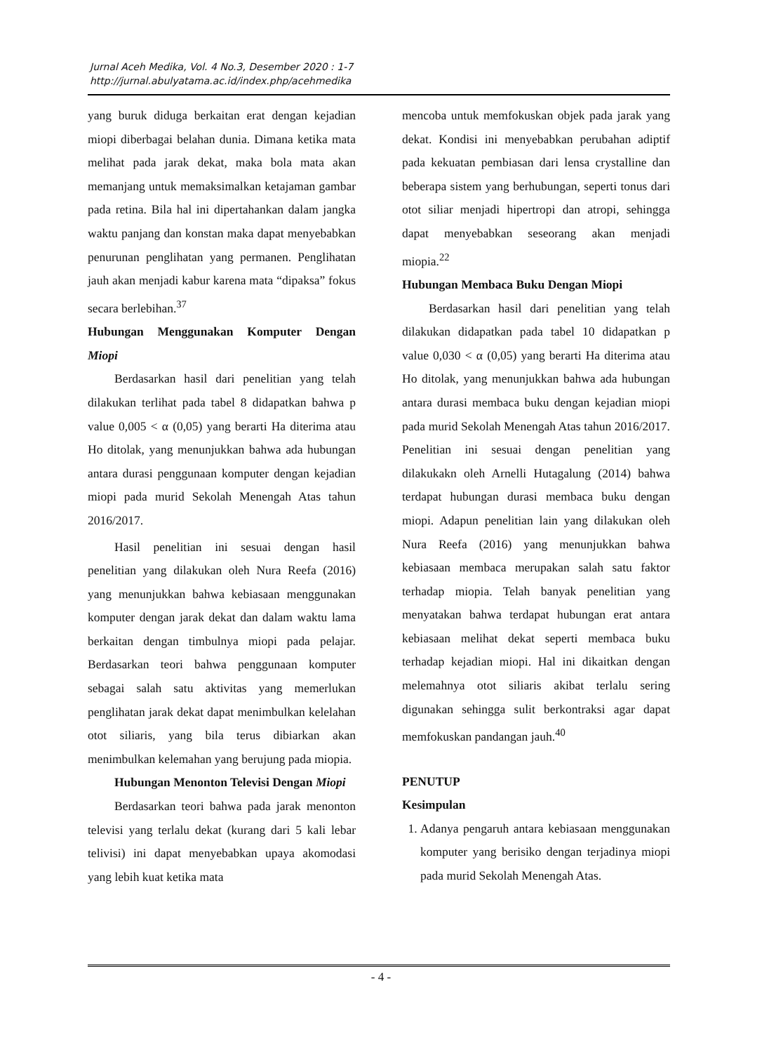Jurnal Aceh Medika, Vol. 4 No.3, Desember 2020 : 1-7
http://jurnal.abulyatama.ac.id/index.php/acehmedika
yang buruk diduga berkaitan erat dengan kejadian miopi diberbagai belahan dunia. Dimana ketika mata melihat pada jarak dekat, maka bola mata akan memanjang untuk memaksimalkan ketajaman gambar pada retina. Bila hal ini dipertahankan dalam jangka waktu panjang dan konstan maka dapat menyebabkan penurunan penglihatan yang permanen. Penglihatan jauh akan menjadi kabur karena mata “dipaksa” fokus secara berlebihan.<sup>37</sup>
Hubungan Menggunakan Komputer Dengan Miopi
Berdasarkan hasil dari penelitian yang telah dilakukan terlihat pada tabel 8 didapatkan bahwa p value 0,005 < α (0,05) yang berarti Ha diterima atau Ho ditolak, yang menunjukkan bahwa ada hubungan antara durasi penggunaan komputer dengan kejadian miopi pada murid Sekolah Menengah Atas tahun 2016/2017.
Hasil penelitian ini sesuai dengan hasil penelitian yang dilakukan oleh Nura Reefa (2016) yang menunjukkan bahwa kebiasaan menggunakan komputer dengan jarak dekat dan dalam waktu lama berkaitan dengan timbulnya miopi pada pelajar. Berdasarkan teori bahwa penggunaan komputer sebagai salah satu aktivitas yang memerlukan penglihatan jarak dekat dapat menimbulkan kelelahan otot siliaris, yang bila terus dibiarkan akan menimbulkan kelemahan yang berujung pada miopia.
Hubungan Menonton Televisi Dengan Miopi
Berdasarkan teori bahwa pada jarak menonton televisi yang terlalu dekat (kurang dari 5 kali lebar telivisi) ini dapat menyebabkan upaya akomodasi yang lebih kuat ketika mata
mencoba untuk memfokuskan objek pada jarak yang dekat. Kondisi ini menyebabkan perubahan adiptif pada kekuatan pembiasan dari lensa crystalline dan beberapa sistem yang berhubungan, seperti tonus dari otot siliar menjadi hipertropi dan atropi, sehingga dapat menyebabkan seseorang akan menjadi miopia.<sup>22</sup>
Hubungan Membaca Buku Dengan Miopi
Berdasarkan hasil dari penelitian yang telah dilakukan didapatkan pada tabel 10 didapatkan p value 0,030 < α (0,05) yang berarti Ha diterima atau Ho ditolak, yang menunjukkan bahwa ada hubungan antara durasi membaca buku dengan kejadian miopi pada murid Sekolah Menengah Atas tahun 2016/2017. Penelitian ini sesuai dengan penelitian yang dilakukakn oleh Arnelli Hutagalung (2014) bahwa terdapat hubungan durasi membaca buku dengan miopi. Adapun penelitian lain yang dilakukan oleh Nura Reefa (2016) yang menunjukkan bahwa kebiasaan membaca merupakan salah satu faktor terhadap miopia. Telah banyak penelitian yang menyatakan bahwa terdapat hubungan erat antara kebiasaan melihat dekat seperti membaca buku terhadap kejadian miopi. Hal ini dikaitkan dengan melemahnya otot siliaris akibat terlalu sering digunakan sehingga sulit berkontraksi agar dapat memfokuskan pandangan jauh.<sup>40</sup>
PENUTUP
Kesimpulan
1. Adanya pengaruh antara kebiasaan menggunakan komputer yang berisiko dengan terjadinya miopi pada murid Sekolah Menengah Atas.
- 4 -